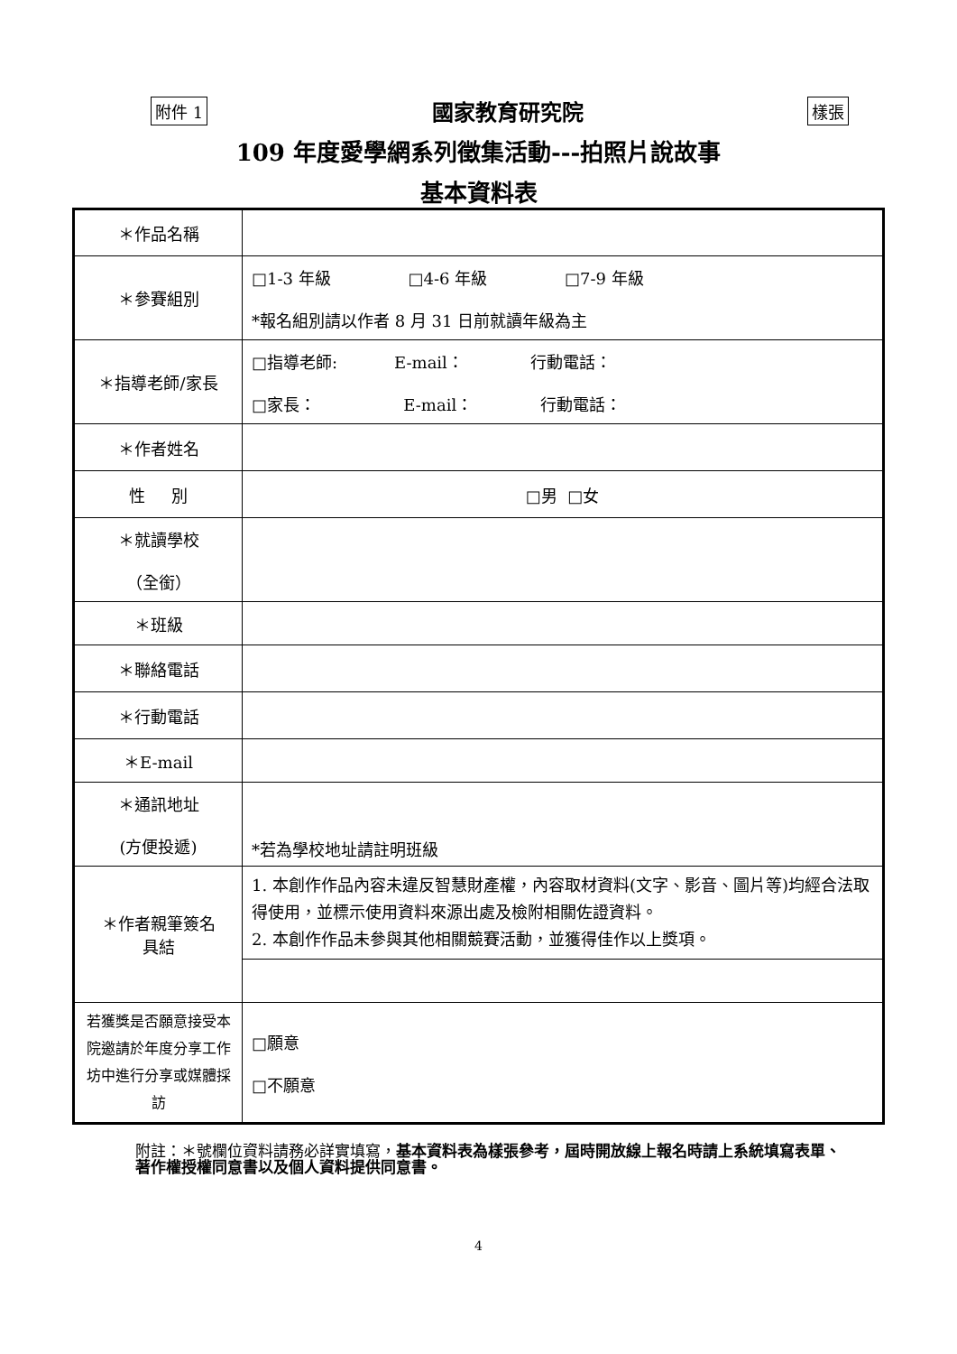附件 1 國家教育研究院 樣張
109 年度愛學網系列徵集活動---拍照片說故事
基本資料表
| ＊作品名稱 | |
| ＊參賽組別 | □1-3 年級 □4-6 年級 □7-9 年級 *報名組別請以作者 8 月 31 日前就讀年級為主 |
| ＊指導老師/家長 | □指導老師: E-mail： 行動電話： □家長： E-mail： 行動電話： |
| ＊作者姓名 | |
| 性 別 | □男 □女 |
| ＊就讀學校 （全銜） | |
| ＊班級 | |
| ＊聯絡電話 | |
| ＊行動電話 | |
| ＊E-mail | |
| ＊通訊地址 (方便投遞) | *若為學校地址請註明班級 |
| ＊作者親筆簽名 具結 | 1. 本創作作品內容未違反智慧財產權，內容取材資料(文字、影音、圖片等)均經合法取得使用，並標示使用資料來源出處及檢附相關佐證資料。 2. 本創作作品未參與其他相關競賽活動，並獲得佳作以上獎項。 |
| 若獲獎是否願意接受本院邀請於年度分享工作坊中進行分享或媒體採訪 | □願意 □不願意 |
附註：＊號欄位資料請務必詳實填寫，基本資料表為樣張參考，屆時開放線上報名時請上系統填寫表單、著作權授權同意書以及個人資料提供同意書。
4